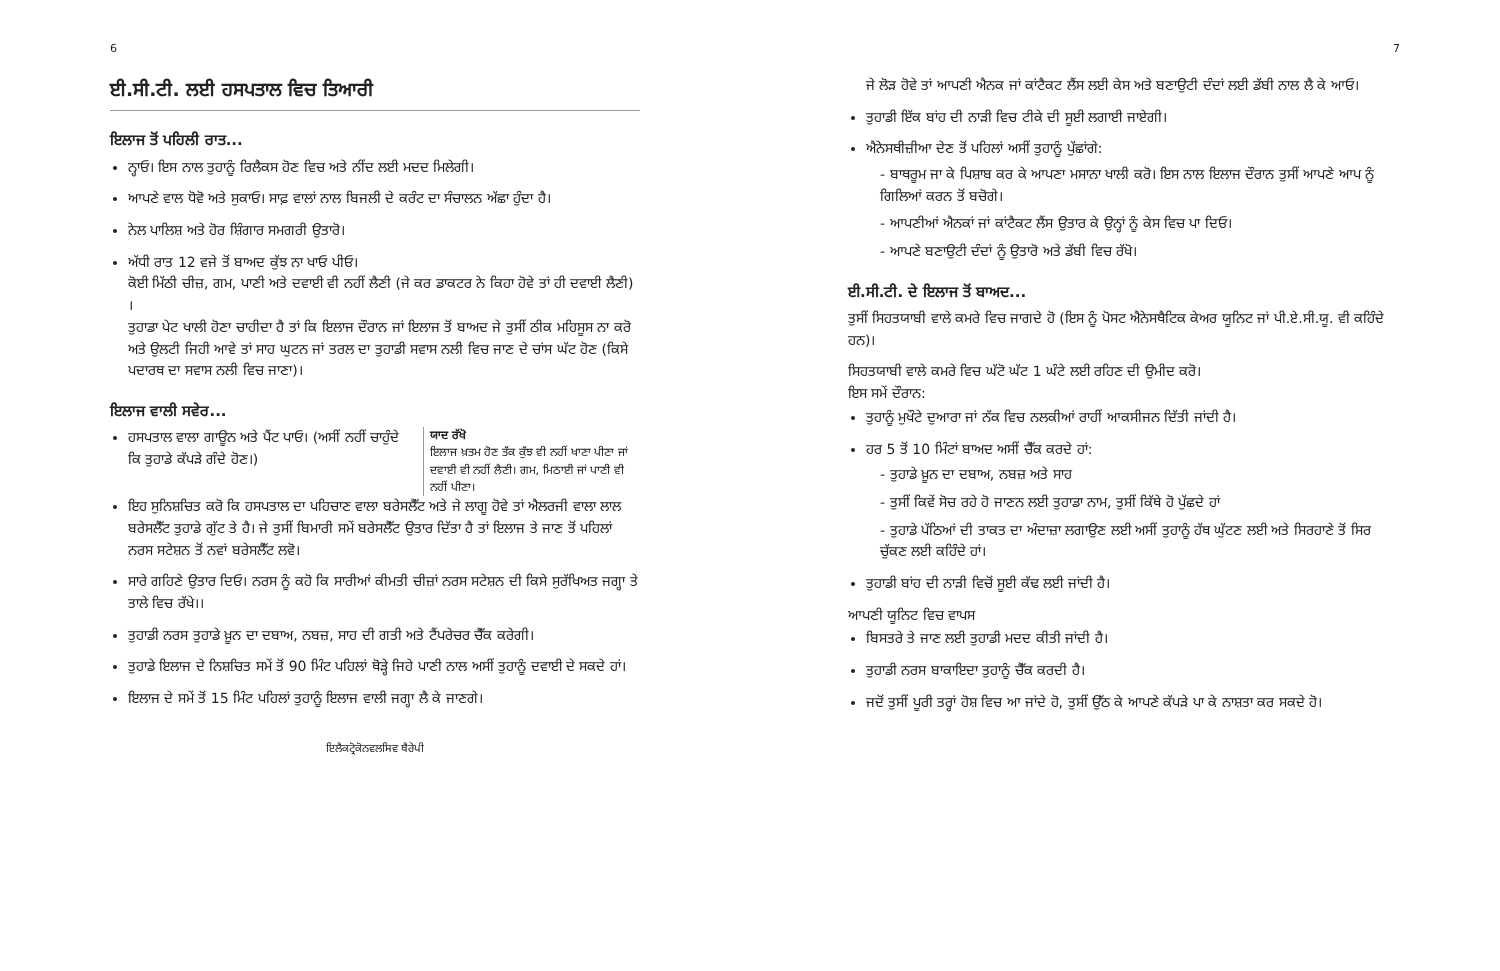6
ਈ.ਸੀ.ਟੀ. ਲਈ ਹਸਪਤਾਲ ਵਿਚ ਤਿਆਰੀ
ਇਲਾਜ ਤੋਂ ਪਹਿਲੀ ਰਾਤ...
ਨ੍ਹਾਓ। ਇਸ ਨਾਲ ਤੁਹਾਨੂੰ ਰਿਲੈਕਸ ਹੋਣ ਵਿਚ ਅਤੇ ਨੀਂਦ ਲਈ ਮਦਦ ਮਿਲੇਗੀ।
ਆਪਣੇ ਵਾਲ ਧੋਵੋ ਅਤੇ ਸੁਕਾਓ। ਸਾਫ਼ ਵਾਲਾਂ ਨਾਲ ਬਿਜਲੀ ਦੇ ਕਰੰਟ ਦਾ ਸੰਚਾਲਨ ਅੱਛਾ ਹੁੰਦਾ ਹੈ।
ਨੇਲ ਪਾਲਿਸ਼ ਅਤੇ ਹੋਰ ਸ਼ਿੰਗਾਰ ਸਮਗਰੀ ਉਤਾਰੋ।
ਅੱਧੀ ਰਾਤ 12 ਵਜੇ ਤੋਂ ਬਾਅਦ ਕੁੱਝ ਨਾ ਖਾਓ ਪੀਓ।
ਕੋਈ ਮਿੱਠੀ ਚੀਜ਼, ਗਮ, ਪਾਣੀ ਅਤੇ ਦਵਾਈ ਵੀ ਨਹੀਂ ਲੈਣੀ (ਜੇ ਕਰ ਡਾਕਟਰ ਨੇ ਕਿਹਾ ਹੋਵੇ ਤਾਂ ਹੀ ਦਵਾਈ ਲੈਣੀ) ।
ਤੁਹਾਡਾ ਪੇਟ ਖਾਲੀ ਹੋਣਾ ਚਾਹੀਦਾ ਹੈ ਤਾਂ ਕਿ ਇਲਾਜ ਦੌਰਾਨ ਜਾਂ ਇਲਾਜ ਤੋਂ ਬਾਅਦ ਜੇ ਤੁਸੀਂ ਠੀਕ ਮਹਿਸੂਸ ਨਾ ਕਰੋ ਅਤੇ ਉਲਟੀ ਜਿਹੀ ਆਵੇ ਤਾਂ ਸਾਹ ਘੁਟਨ ਜਾਂ ਤਰਲ ਦਾ ਤੁਹਾਡੀ ਸਵਾਸ ਨਲੀ ਵਿਚ ਜਾਣ ਦੇ ਚਾਂਸ ਘੱਟ ਹੋਣ (ਕਿਸੇ ਪਦਾਰਥ ਦਾ ਸਵਾਸ ਨਲੀ ਵਿਚ ਜਾਣਾ)।
ਇਲਾਜ ਵਾਲੀ ਸਵੇਰ...
ਹਸਪਤਾਲ ਵਾਲਾ ਗਾਊਨ ਅਤੇ ਪੈਂਟ ਪਾਓ। (ਅਸੀਂ ਨਹੀਂ ਚਾਹੁੰਦੇ ਕਿ ਤੁਹਾਡੇ ਕੱਪੜੇ ਗੰਦੇ ਹੋਣ।)
ਯਾਦ ਰੱਖੋ
ਇਲਾਜ ਖ਼ਤਮ ਹੋਣ ਤੱਕ ਕੁੱਝ ਵੀ ਨਹੀਂ ਖਾਣਾ ਪੀਣਾ ਜਾਂ ਦਵਾਈ ਵੀ ਨਹੀਂ ਲੈਣੀ। ਗਮ, ਮਿਠਾਈ ਜਾਂ ਪਾਣੀ ਵੀ ਨਹੀਂ ਪੀਣਾ।
ਇਹ ਸੁਨਿਸ਼ਚਿਤ ਕਰੋ ਕਿ ਹਸਪਤਾਲ ਦਾ ਪਹਿਚਾਣ ਵਾਲਾ ਬਰੇਸਲੈੱਟ ਅਤੇ ਜੇ ਲਾਗੂ ਹੋਵੇ ਤਾਂ ਐਲਰਜੀ ਵਾਲਾ ਲਾਲ ਬਰੇਸਲੈੱਟ ਤੁਹਾਡੇ ਗੁੱਟ ਤੇ ਹੈ। ਜੇ ਤੁਸੀਂ ਬਿਮਾਰੀ ਸਮੇਂ ਬਰੇਸਲੈੱਟ ਉਤਾਰ ਦਿੱਤਾ ਹੈ ਤਾਂ ਇਲਾਜ ਤੇ ਜਾਣ ਤੋਂ ਪਹਿਲਾਂ ਨਰਸ ਸਟੇਸ਼ਨ ਤੋਂ ਨਵਾਂ ਬਰੇਸਲੈੱਟ ਲਵੋ।
ਸਾਰੇ ਗਹਿਣੇ ਉਤਾਰ ਦਿਓ। ਨਰਸ ਨੂੰ ਕਹੋ ਕਿ ਸਾਰੀਆਂ ਕੀਮਤੀ ਚੀਜ਼ਾਂ ਨਰਸ ਸਟੇਸ਼ਨ ਦੀ ਕਿਸੇ ਸੁਰੱਖਿਅਤ ਜਗ੍ਹਾ ਤੇ ਤਾਲੇ ਵਿਚ ਰੱਖੇ।।
ਤੁਹਾਡੀ ਨਰਸ ਤੁਹਾਡੇ ਖ਼ੂਨ ਦਾ ਦਬਾਅ, ਨਬਜ਼, ਸਾਹ ਦੀ ਗਤੀ ਅਤੇ ਟੈਂਪਰੇਚਰ ਚੈੱਕ ਕਰੇਗੀ।
ਤੁਹਾਡੇ ਇਲਾਜ ਦੇ ਨਿਸ਼ਚਿਤ ਸਮੇਂ ਤੋਂ 90 ਮਿੰਟ ਪਹਿਲਾਂ ਥੋੜ੍ਹੇ ਜਿਹੇ ਪਾਣੀ ਨਾਲ ਅਸੀਂ ਤੁਹਾਨੂੰ ਦਵਾਈ ਦੇ ਸਕਦੇ ਹਾਂ।
ਇਲਾਜ ਦੇ ਸਮੇਂ ਤੋਂ 15 ਮਿੰਟ ਪਹਿਲਾਂ ਤੁਹਾਨੂੰ ਇਲਾਜ ਵਾਲੀ ਜਗ੍ਹਾ ਲੈ ਕੇ ਜਾਣਗੇ।
ਇਲੈਕਟ੍ਰੋਕੋਨਵਲਸਿਵ ਥੈਰੇਪੀ
7
ਜੇ ਲੋੜ ਹੋਵੇ ਤਾਂ ਆਪਣੀ ਐਨਕ ਜਾਂ ਕਾਂਟੈਕਟ ਲੈਂਸ ਲਈ ਕੇਸ ਅਤੇ ਬਣਾਉਟੀ ਦੰਦਾਂ ਲਈ ਡੱਬੀ ਨਾਲ ਲੈ ਕੇ ਆਓ।
ਤੁਹਾਡੀ ਇੱਕ ਬਾਂਹ ਦੀ ਨਾੜੀ ਵਿਚ ਟੀਕੇ ਦੀ ਸੂਈ ਲਗਾਈ ਜਾਏਗੀ।
ਐਨੇਸਥੀਜ਼ੀਆ ਦੇਣ ਤੋਂ ਪਹਿਲਾਂ ਅਸੀਂ ਤੁਹਾਨੂੰ ਪੁੱਛਾਂਗੇ:
- ਬਾਥਰੂਮ ਜਾ ਕੇ ਪਿਸ਼ਾਬ ਕਰ ਕੇ ਆਪਣਾ ਮਸਾਨਾ ਖਾਲੀ ਕਰੋ। ਇਸ ਨਾਲ ਇਲਾਜ ਦੌਰਾਨ ਤੁਸੀਂ ਆਪਣੇ ਆਪ ਨੂੰ ਗਿਲਿਆਂ ਕਰਨ ਤੋਂ ਬਚੋਗੇ।
- ਆਪਣੀਆਂ ਐਨਕਾਂ ਜਾਂ ਕਾਂਟੈਕਟ ਲੈਂਸ ਉਤਾਰ ਕੇ ਉਨ੍ਹਾਂ ਨੂੰ ਕੇਸ ਵਿਚ ਪਾ ਦਿਓ।
- ਆਪਣੇ ਬਣਾਉਟੀ ਦੰਦਾਂ ਨੂੰ ਉਤਾਰੋ ਅਤੇ ਡੱਬੀ ਵਿਚ ਰੱਖੋ।
ਈ.ਸੀ.ਟੀ. ਦੇ ਇਲਾਜ ਤੋਂ ਬਾਅਦ...
ਤੁਸੀਂ ਸਿਹਤਯਾਬੀ ਵਾਲੇ ਕਮਰੇ ਵਿਚ ਜਾਗਦੇ ਹੋ (ਇਸ ਨੂੰ ਪੋਸਟ ਐਨੇਸਥੈਟਿਕ ਕੇਅਰ ਯੂਨਿਟ ਜਾਂ ਪੀ.ਏ.ਸੀ.ਯੂ. ਵੀ ਕਹਿੰਦੇ ਹਨ)।
ਸਿਹਤਯਾਬੀ ਵਾਲੇ ਕਮਰੇ ਵਿਚ ਘੱਟੋ ਘੱਟ 1 ਘੰਟੇ ਲਈ ਰਹਿਣ ਦੀ ਉਮੀਦ ਕਰੋ।
ਇਸ ਸਮੇਂ ਦੌਰਾਨ:
ਤੁਹਾਨੂੰ ਮੁਖੌਟੇ ਦੁਆਰਾ ਜਾਂ ਨੱਕ ਵਿਚ ਨਲਕੀਆਂ ਰਾਹੀਂ ਆਕਸੀਜਨ ਦਿੱਤੀ ਜਾਂਦੀ ਹੈ।
ਹਰ 5 ਤੋਂ 10 ਮਿੰਟਾਂ ਬਾਅਦ ਅਸੀਂ ਚੈੱਕ ਕਰਦੇ ਹਾਂ:
- ਤੁਹਾਡੇ ਖ਼ੂਨ ਦਾ ਦਬਾਅ, ਨਬਜ਼ ਅਤੇ ਸਾਹ
- ਤੁਸੀਂ ਕਿਵੇਂ ਸੋਚ ਰਹੇ ਹੋ ਜਾਣਨ ਲਈ ਤੁਹਾਡਾ ਨਾਮ, ਤੁਸੀਂ ਕਿੱਥੇ ਹੋ ਪੁੱਛਦੇ ਹਾਂ
- ਤੁਹਾਡੇ ਪੱਠਿਆਂ ਦੀ ਤਾਕਤ ਦਾ ਅੰਦਾਜ਼ਾ ਲਗਾਉਣ ਲਈ ਅਸੀਂ ਤੁਹਾਨੂੰ ਹੱਥ ਘੁੱਟਣ ਲਈ ਅਤੇ ਸਿਰਹਾਣੇ ਤੋਂ ਸਿਰ ਚੁੱਕਣ ਲਈ ਕਹਿੰਦੇ ਹਾਂ।
ਤੁਹਾਡੀ ਬਾਂਹ ਦੀ ਨਾੜੀ ਵਿਚੋਂ ਸੂਈ ਕੱਢ ਲਈ ਜਾਂਦੀ ਹੈ।
ਆਪਣੀ ਯੂਨਿਟ ਵਿਚ ਵਾਪਸ
ਬਿਸਤਰੇ ਤੇ ਜਾਣ ਲਈ ਤੁਹਾਡੀ ਮਦਦ ਕੀਤੀ ਜਾਂਦੀ ਹੈ।
ਤੁਹਾਡੀ ਨਰਸ ਬਾਕਾਇਦਾ ਤੁਹਾਨੂੰ ਚੈੱਕ ਕਰਦੀ ਹੈ।
ਜਦੋਂ ਤੁਸੀਂ ਪੂਰੀ ਤਰ੍ਹਾਂ ਹੋਸ਼ ਵਿਚ ਆ ਜਾਂਦੇ ਹੋ, ਤੁਸੀਂ ਉੱਠ ਕੇ ਆਪਣੇ ਕੱਪੜੇ ਪਾ ਕੇ ਨਾਸ਼ਤਾ ਕਰ ਸਕਦੇ ਹੋ।